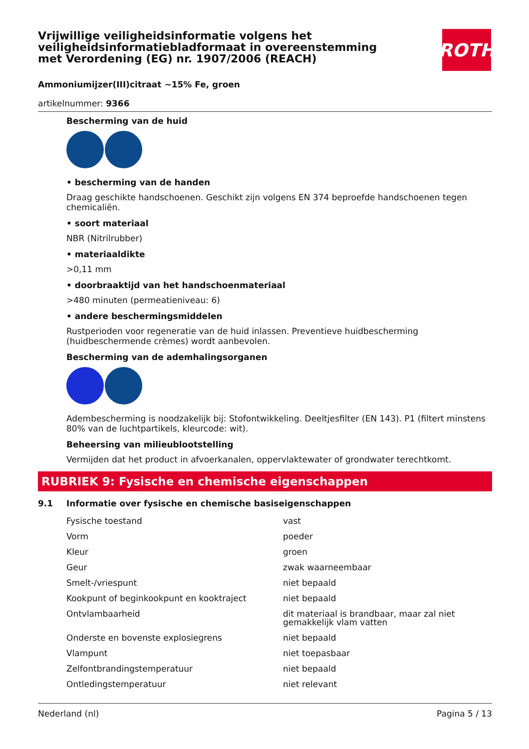ROTH
Vrijwillige veiligheidsinformatie volgens het veiligheidsinformatiebladformaat in overeenstemming met Verordening (EG) nr. 1907/2006 (REACH)
Ammoniumijzer(III)citraat ~15% Fe, groen
artikelnummer: 9366
Bescherming van de huid
• bescherming van de handen
Draag geschikte handschoenen. Geschikt zijn volgens EN 374 beproefde handschoenen tegen chemicaliën.
• soort materiaal
NBR (Nitrilrubber)
• materiaaldikte
>0,11 mm
• doorbraaktijd van het handschoenmateriaal
>480 minuten (permeatieniveau: 6)
• andere beschermingsmiddelen
Rustperioden voor regeneratie van de huid inlassen. Preventieve huidbescherming (huidbeschermende crèmes) wordt aanbevolen.
Bescherming van de ademhalingsorganen
Adembescherming is noodzakelijk bij: Stofontwikkeling. Deeltjesfilter (EN 143). P1 (filtert minstens 80% van de luchtpartikels, kleurcode: wit).
Beheersing van milieublootstelling
Vermijden dat het product in afvoerkanalen, oppervlaktewater of grondwater terechtkomt.
RUBRIEK 9: Fysische en chemische eigenschappen
9.1 Informatie over fysische en chemische basiseigenschappen
| Fysische toestand | vast |
| Vorm | poeder |
| Kleur | groen |
| Geur | zwak waarneembaar |
| Smelt-/vriespunt | niet bepaald |
| Kookpunt of beginkookpunt en kooktraject | niet bepaald |
| Ontvlambaarheid | dit materiaal is brandbaar, maar zal niet gemakkelijk vlam vatten |
| Onderste en bovenste explosiegrens | niet bepaald |
| Vlampunt | niet toepasbaar |
| Zelfontbrandingstemperatuur | niet bepaald |
| Ontledingstemperatuur | niet relevant |
Nederland (nl) Pagina 5 / 13